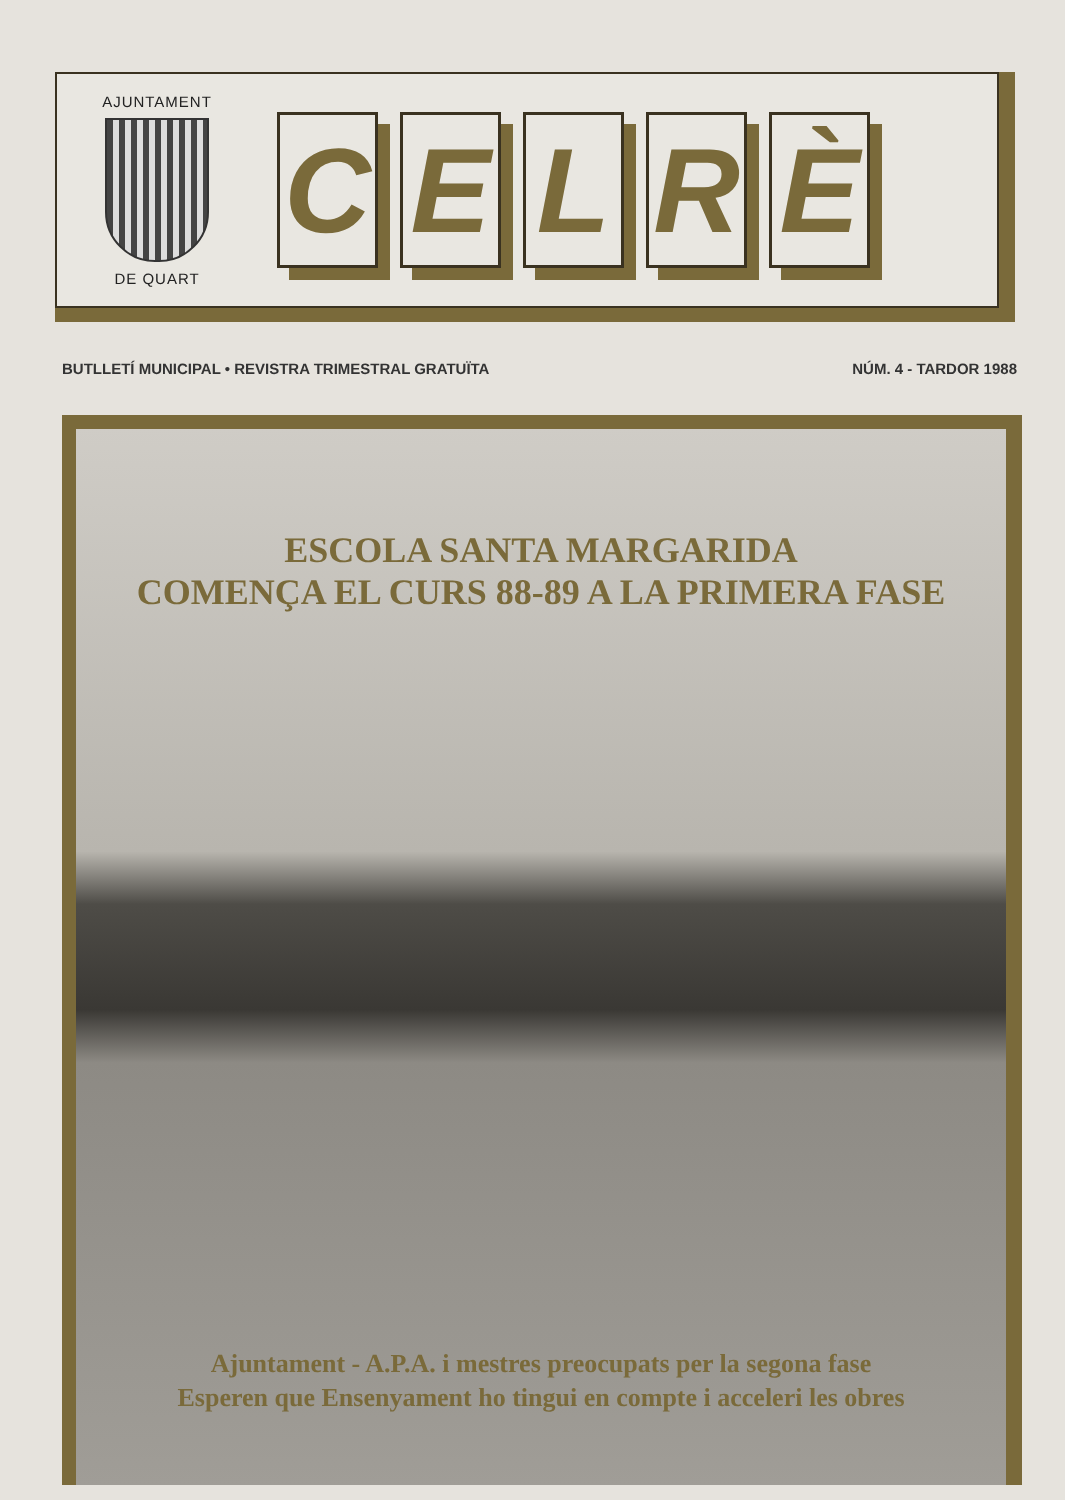AJUNTAMENT
DE QUART
C E L R È
BUTLLETÍ MUNICIPAL • REVISTRA TRIMESTRAL GRATUÏTA NÚM. 4 - TARDOR 1988
ESCOLA SANTA MARGARIDA
COMENÇA EL CURS 88-89 A LA PRIMERA FASE
Ajuntament - A.P.A. i mestres preocupats per la segona fase
Esperen que Ensenyament ho tingui en compte i acceleri les obres